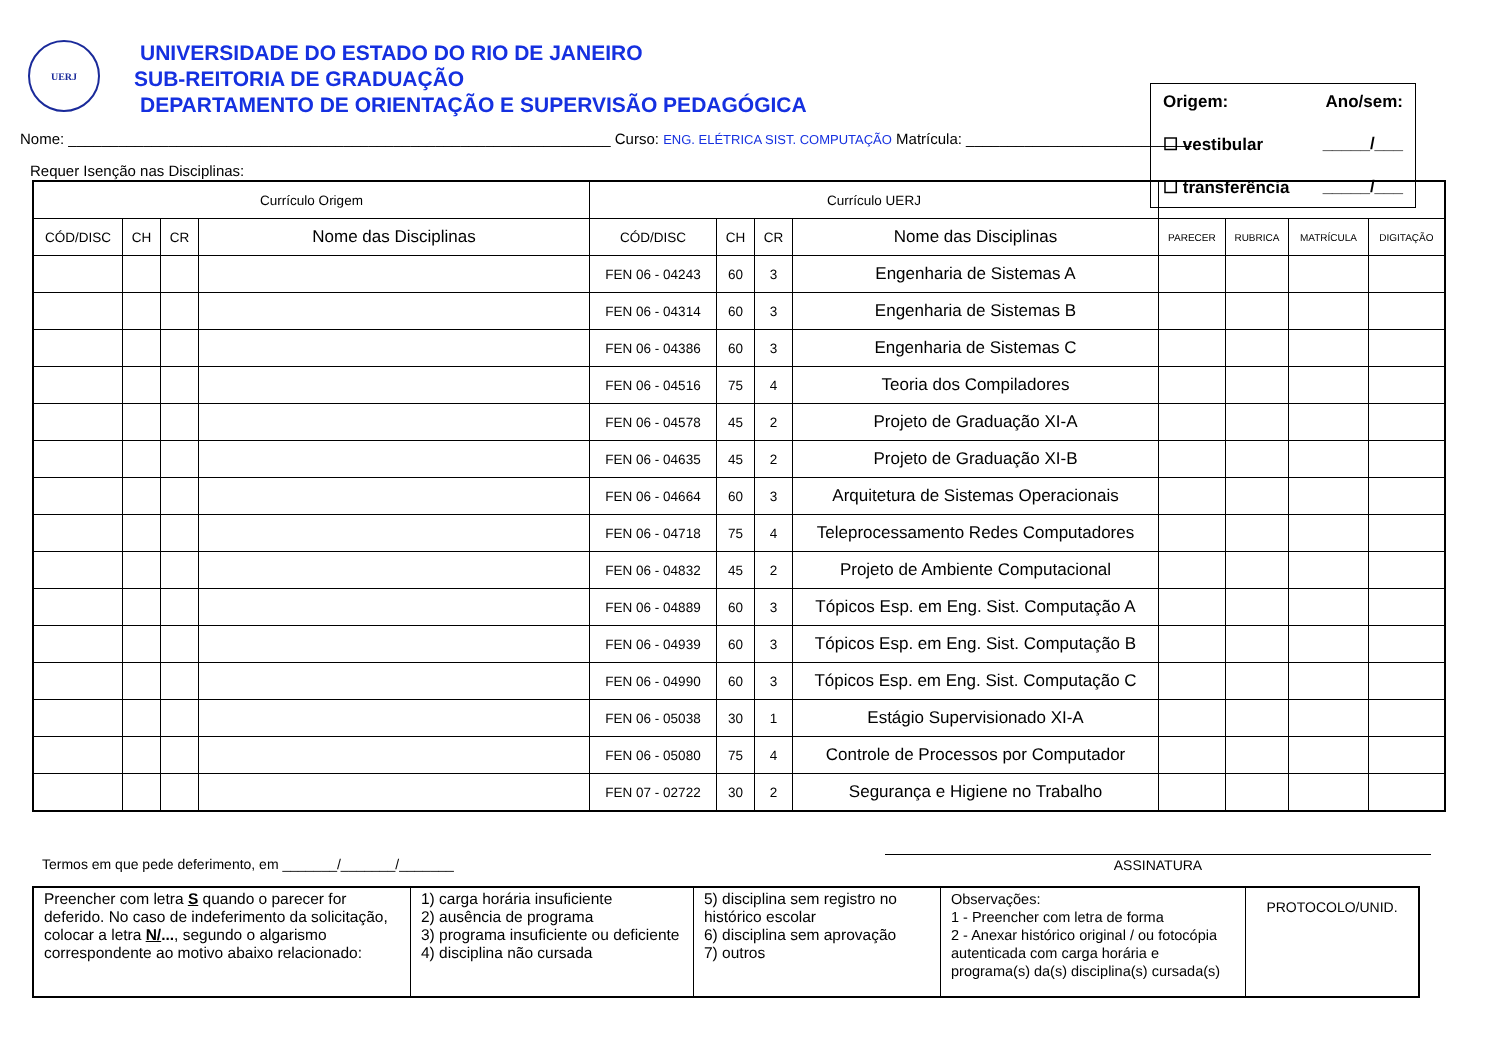UERJ
UNIVERSIDADE DO ESTADO DO RIO DE JANEIRO
SUB-REITORIA DE GRADUAÇÃO
DEPARTAMENTO DE ORIENTAÇÃO E SUPERVISÃO PEDAGÓGICA
Origem: Ano/sem:
☐ vestibular _____/___
☐ transferência _____/___
Nome: _________________________________________________________________ Curso: ENG. ELÉTRICA SIST. COMPUTAÇÃO Matrícula: ___________________________
Requer Isenção nas Disciplinas:
| Currículo Origem | | | | Currículo UERJ | | | | | | | |
| --- | --- | --- | --- | --- | --- | --- | --- | --- | --- | --- | --- |
| CÓD/DISC | CH | CR | Nome das Disciplinas | CÓD/DISC | CH | CR | Nome das Disciplinas | PARECER | RUBRICA | MATRÍCULA | DIGITAÇÃO |
| | | | | FEN 06 - 04243 | 60 | 3 | Engenharia de Sistemas A | | | | |
| | | | | FEN 06 - 04314 | 60 | 3 | Engenharia de Sistemas B | | | | |
| | | | | FEN 06 - 04386 | 60 | 3 | Engenharia de Sistemas C | | | | |
| | | | | FEN 06 - 04516 | 75 | 4 | Teoria dos Compiladores | | | | |
| | | | | FEN 06 - 04578 | 45 | 2 | Projeto de Graduação XI-A | | | | |
| | | | | FEN 06 - 04635 | 45 | 2 | Projeto de Graduação XI-B | | | | |
| | | | | FEN 06 - 04664 | 60 | 3 | Arquitetura de Sistemas Operacionais | | | | |
| | | | | FEN 06 - 04718 | 75 | 4 | Teleprocessamento Redes Computadores | | | | |
| | | | | FEN 06 - 04832 | 45 | 2 | Projeto de Ambiente Computacional | | | | |
| | | | | FEN 06 - 04889 | 60 | 3 | Tópicos Esp. em Eng. Sist. Computação A | | | | |
| | | | | FEN 06 - 04939 | 60 | 3 | Tópicos Esp. em Eng. Sist. Computação B | | | | |
| | | | | FEN 06 - 04990 | 60 | 3 | Tópicos Esp. em Eng. Sist. Computação C | | | | |
| | | | | FEN 06 - 05038 | 30 | 1 | Estágio Supervisionado XI-A | | | | |
| | | | | FEN 06 - 05080 | 75 | 4 | Controle de Processos por Computador | | | | |
| | | | | FEN 07 - 02722 | 30 | 2 | Segurança e Higiene no Trabalho | | | | |
Termos em que pede deferimento, em _______/_______/_______
ASSINATURA
| Preencher com letra S quando o parecer for deferido. No caso de indeferimento da solicitação, colocar a letra N/ ... , segundo o algarismo correspondente ao motivo abaixo relacionado: | 1) carga horária insuficiente 2) ausência de programa 3) programa insuficiente ou deficiente 4) disciplina não cursada | 5) disciplina sem registro no histórico escolar 6) disciplina sem aprovação 7) outros | Observações: 1 - Preencher com letra de forma 2 - Anexar histórico original / ou fotocópia autenticada com carga horária e programa(s) da(s) disciplina(s) cursada(s) | PROTOCOLO/UNID. |